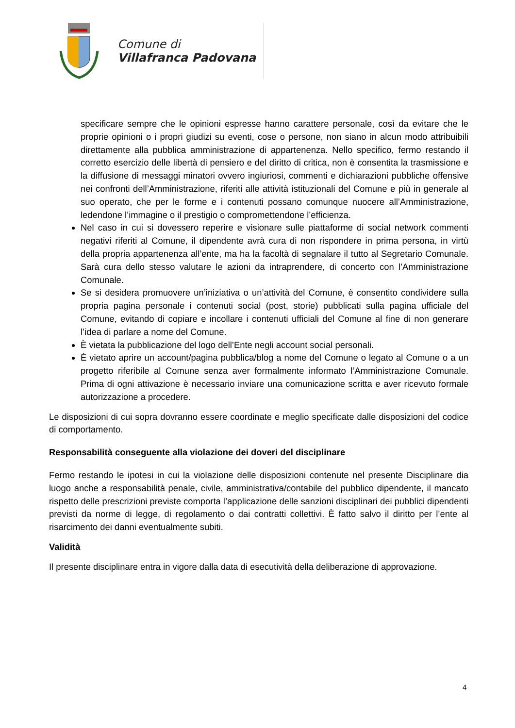Comune di
Villafranca Padovana
specificare sempre che le opinioni espresse hanno carattere personale, così da evitare che le proprie opinioni o i propri giudizi su eventi, cose o persone, non siano in alcun modo attribuibili direttamente alla pubblica amministrazione di appartenenza. Nello specifico, fermo restando il corretto esercizio delle libertà di pensiero e del diritto di critica, non è consentita la trasmissione e la diffusione di messaggi minatori ovvero ingiuriosi, commenti e dichiarazioni pubbliche offensive nei confronti dell’Amministrazione, riferiti alle attività istituzionali del Comune e più in generale al suo operato, che per le forme e i contenuti possano comunque nuocere all’Amministrazione, ledendone l’immagine o il prestigio o compromettendone l’efficienza.
Nel caso in cui si dovessero reperire e visionare sulle piattaforme di social network commenti negativi riferiti al Comune, il dipendente avrà cura di non rispondere in prima persona, in virtù della propria appartenenza all’ente, ma ha la facoltà di segnalare il tutto al Segretario Comunale. Sarà cura dello stesso valutare le azioni da intraprendere, di concerto con l’Amministrazione Comunale.
Se si desidera promuovere un’iniziativa o un’attività del Comune, è consentito condividere sulla propria pagina personale i contenuti social (post, storie) pubblicati sulla pagina ufficiale del Comune, evitando di copiare e incollare i contenuti ufficiali del Comune al fine di non generare l’idea di parlare a nome del Comune.
È vietata la pubblicazione del logo dell’Ente negli account social personali.
È vietato aprire un account/pagina pubblica/blog a nome del Comune o legato al Comune o a un progetto riferibile al Comune senza aver formalmente informato l’Amministrazione Comunale. Prima di ogni attivazione è necessario inviare una comunicazione scritta e aver ricevuto formale autorizzazione a procedere.
Le disposizioni di cui sopra dovranno essere coordinate e meglio specificate dalle disposizioni del codice di comportamento.
Responsabilità conseguente alla violazione dei doveri del disciplinare
Fermo restando le ipotesi in cui la violazione delle disposizioni contenute nel presente Disciplinare dia luogo anche a responsabilità penale, civile, amministrativa/contabile del pubblico dipendente, il mancato rispetto delle prescrizioni previste comporta l’applicazione delle sanzioni disciplinari dei pubblici dipendenti previsti da norme di legge, di regolamento o dai contratti collettivi. È fatto salvo il diritto per l’ente al risarcimento dei danni eventualmente subiti.
Validità
Il presente disciplinare entra in vigore dalla data di esecutività della deliberazione di approvazione.
4